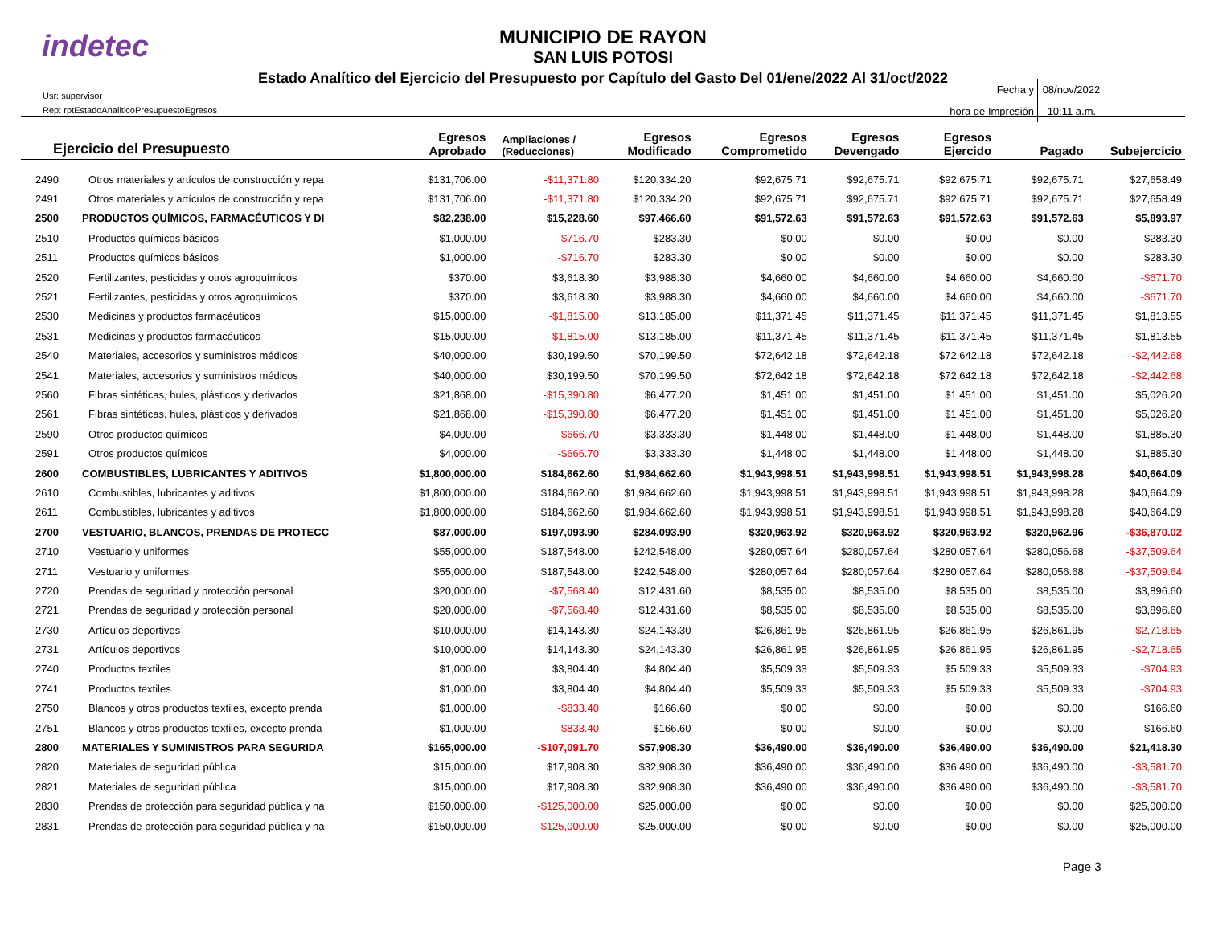indetec
MUNICIPIO DE RAYON
SAN LUIS POTOSI
Estado Analítico del Ejercicio del Presupuesto por Capítulo del Gasto Del 01/ene/2022 Al 31/oct/2022
Usr: supervisor
Rep: rptEstadoAnaliticoPresupuestoEgresos
Fecha y 08/nov/2022
hora de Impresión 10:11 a.m.
| Ejercicio del Presupuesto | | Egresos Aprobado | Ampliaciones / (Reducciones) | Egresos Modificado | Egresos Comprometido | Egresos Devengado | Egresos Ejercido | Pagado | Subejercicio |
| --- | --- | --- | --- | --- | --- | --- | --- | --- | --- |
| 2490 | Otros materiales y artículos de construcción y repa | $131,706.00 | -$11,371.80 | $120,334.20 | $92,675.71 | $92,675.71 | $92,675.71 | $92,675.71 | $27,658.49 |
| 2491 | Otros materiales y artículos de construcción y repa | $131,706.00 | -$11,371.80 | $120,334.20 | $92,675.71 | $92,675.71 | $92,675.71 | $92,675.71 | $27,658.49 |
| 2500 | PRODUCTOS QUÍMICOS, FARMACÉUTICOS Y DI | $82,238.00 | $15,228.60 | $97,466.60 | $91,572.63 | $91,572.63 | $91,572.63 | $91,572.63 | $5,893.97 |
| 2510 | Productos químicos básicos | $1,000.00 | -$716.70 | $283.30 | $0.00 | $0.00 | $0.00 | $0.00 | $283.30 |
| 2511 | Productos químicos básicos | $1,000.00 | -$716.70 | $283.30 | $0.00 | $0.00 | $0.00 | $0.00 | $283.30 |
| 2520 | Fertilizantes, pesticidas y otros agroquímicos | $370.00 | $3,618.30 | $3,988.30 | $4,660.00 | $4,660.00 | $4,660.00 | $4,660.00 | -$671.70 |
| 2521 | Fertilizantes, pesticidas y otros agroquímicos | $370.00 | $3,618.30 | $3,988.30 | $4,660.00 | $4,660.00 | $4,660.00 | $4,660.00 | -$671.70 |
| 2530 | Medicinas y productos farmacéuticos | $15,000.00 | -$1,815.00 | $13,185.00 | $11,371.45 | $11,371.45 | $11,371.45 | $11,371.45 | $1,813.55 |
| 2531 | Medicinas y productos farmacéuticos | $15,000.00 | -$1,815.00 | $13,185.00 | $11,371.45 | $11,371.45 | $11,371.45 | $11,371.45 | $1,813.55 |
| 2540 | Materiales, accesorios y suministros médicos | $40,000.00 | $30,199.50 | $70,199.50 | $72,642.18 | $72,642.18 | $72,642.18 | $72,642.18 | -$2,442.68 |
| 2541 | Materiales, accesorios y suministros médicos | $40,000.00 | $30,199.50 | $70,199.50 | $72,642.18 | $72,642.18 | $72,642.18 | $72,642.18 | -$2,442.68 |
| 2560 | Fibras sintéticas, hules, plásticos y derivados | $21,868.00 | -$15,390.80 | $6,477.20 | $1,451.00 | $1,451.00 | $1,451.00 | $1,451.00 | $5,026.20 |
| 2561 | Fibras sintéticas, hules, plásticos y derivados | $21,868.00 | -$15,390.80 | $6,477.20 | $1,451.00 | $1,451.00 | $1,451.00 | $1,451.00 | $5,026.20 |
| 2590 | Otros productos químicos | $4,000.00 | -$666.70 | $3,333.30 | $1,448.00 | $1,448.00 | $1,448.00 | $1,448.00 | $1,885.30 |
| 2591 | Otros productos químicos | $4,000.00 | -$666.70 | $3,333.30 | $1,448.00 | $1,448.00 | $1,448.00 | $1,448.00 | $1,885.30 |
| 2600 | COMBUSTIBLES, LUBRICANTES Y ADITIVOS | $1,800,000.00 | $184,662.60 | $1,984,662.60 | $1,943,998.51 | $1,943,998.51 | $1,943,998.51 | $1,943,998.28 | $40,664.09 |
| 2610 | Combustibles, lubricantes y aditivos | $1,800,000.00 | $184,662.60 | $1,984,662.60 | $1,943,998.51 | $1,943,998.51 | $1,943,998.51 | $1,943,998.28 | $40,664.09 |
| 2611 | Combustibles, lubricantes y aditivos | $1,800,000.00 | $184,662.60 | $1,984,662.60 | $1,943,998.51 | $1,943,998.51 | $1,943,998.51 | $1,943,998.28 | $40,664.09 |
| 2700 | VESTUARIO, BLANCOS, PRENDAS DE PROTECC | $87,000.00 | $197,093.90 | $284,093.90 | $320,963.92 | $320,963.92 | $320,963.92 | $320,962.96 | -$36,870.02 |
| 2710 | Vestuario y uniformes | $55,000.00 | $187,548.00 | $242,548.00 | $280,057.64 | $280,057.64 | $280,057.64 | $280,056.68 | -$37,509.64 |
| 2711 | Vestuario y uniformes | $55,000.00 | $187,548.00 | $242,548.00 | $280,057.64 | $280,057.64 | $280,057.64 | $280,056.68 | -$37,509.64 |
| 2720 | Prendas de seguridad y protección personal | $20,000.00 | -$7,568.40 | $12,431.60 | $8,535.00 | $8,535.00 | $8,535.00 | $8,535.00 | $3,896.60 |
| 2721 | Prendas de seguridad y protección personal | $20,000.00 | -$7,568.40 | $12,431.60 | $8,535.00 | $8,535.00 | $8,535.00 | $8,535.00 | $3,896.60 |
| 2730 | Artículos deportivos | $10,000.00 | $14,143.30 | $24,143.30 | $26,861.95 | $26,861.95 | $26,861.95 | $26,861.95 | -$2,718.65 |
| 2731 | Artículos deportivos | $10,000.00 | $14,143.30 | $24,143.30 | $26,861.95 | $26,861.95 | $26,861.95 | $26,861.95 | -$2,718.65 |
| 2740 | Productos textiles | $1,000.00 | $3,804.40 | $4,804.40 | $5,509.33 | $5,509.33 | $5,509.33 | $5,509.33 | -$704.93 |
| 2741 | Productos textiles | $1,000.00 | $3,804.40 | $4,804.40 | $5,509.33 | $5,509.33 | $5,509.33 | $5,509.33 | -$704.93 |
| 2750 | Blancos y otros productos textiles, excepto prenda | $1,000.00 | -$833.40 | $166.60 | $0.00 | $0.00 | $0.00 | $0.00 | $166.60 |
| 2751 | Blancos y otros productos textiles, excepto prenda | $1,000.00 | -$833.40 | $166.60 | $0.00 | $0.00 | $0.00 | $0.00 | $166.60 |
| 2800 | MATERIALES Y SUMINISTROS PARA SEGURIDA | $165,000.00 | -$107,091.70 | $57,908.30 | $36,490.00 | $36,490.00 | $36,490.00 | $36,490.00 | $21,418.30 |
| 2820 | Materiales de seguridad pública | $15,000.00 | $17,908.30 | $32,908.30 | $36,490.00 | $36,490.00 | $36,490.00 | $36,490.00 | -$3,581.70 |
| 2821 | Materiales de seguridad pública | $15,000.00 | $17,908.30 | $32,908.30 | $36,490.00 | $36,490.00 | $36,490.00 | $36,490.00 | -$3,581.70 |
| 2830 | Prendas de protección para seguridad pública y na | $150,000.00 | -$125,000.00 | $25,000.00 | $0.00 | $0.00 | $0.00 | $0.00 | $25,000.00 |
| 2831 | Prendas de protección para seguridad pública y na | $150,000.00 | -$125,000.00 | $25,000.00 | $0.00 | $0.00 | $0.00 | $0.00 | $25,000.00 |
Page 3